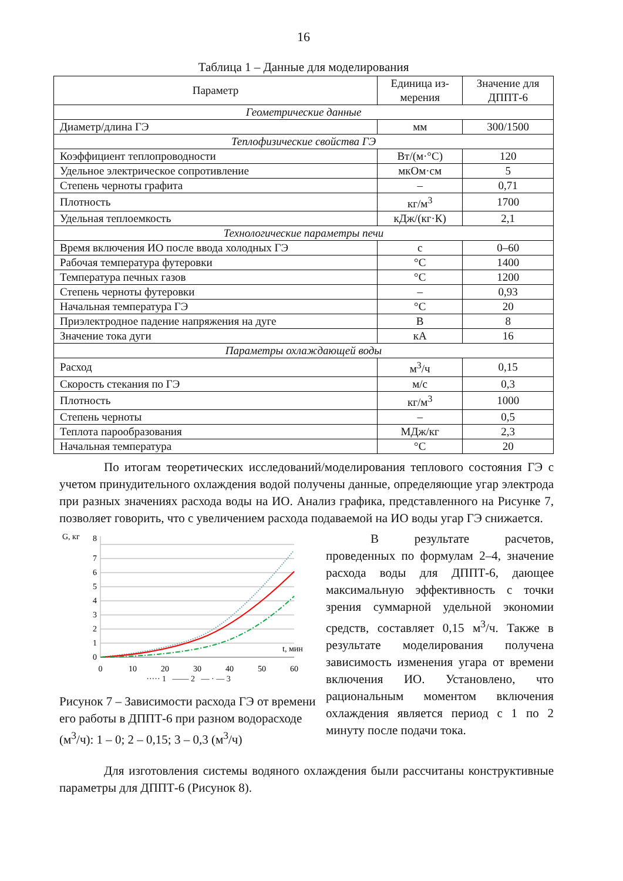16
Таблица 1 – Данные для моделирования
| Параметр | Единица из- мерения | Значение для ДППТ-6 |
| --- | --- | --- |
| Геометрические данные | | |
| Диаметр/длина ГЭ | мм | 300/1500 |
| Теплофизические свойства ГЭ | | |
| Коэффициент теплопроводности | Вт/(м·°С) | 120 |
| Удельное электрическое сопротивление | мкОм·см | 5 |
| Степень черноты графита | – | 0,71 |
| Плотность | кг/м<sup>3</sup> | 1700 |
| Удельная теплоемкость | кДж/(кг·К) | 2,1 |
| Технологические параметры печи | | |
| Время включения ИО после ввода холодных ГЭ | с | 0–60 |
| Рабочая температура футеровки | °С | 1400 |
| Температура печных газов | °С | 1200 |
| Степень черноты футеровки | – | 0,93 |
| Начальная температура ГЭ | °С | 20 |
| Приэлектродное падение напряжения на дуге | В | 8 |
| Значение тока дуги | кА | 16 |
| Параметры охлаждающей воды | | |
| Расход | м<sup>3</sup>/ч | 0,15 |
| Скорость стекания по ГЭ | м/с | 0,3 |
| Плотность | кг/м<sup>3</sup> | 1000 |
| Степень черноты | – | 0,5 |
| Теплота парообразования | МДж/кг | 2,3 |
| Начальная температура | °С | 20 |
По итогам теоретических исследований/моделирования теплового состояния ГЭ с учетом принудительного охлаждения водой получены данные, определяющие угар электрода при разных значениях расхода воды на ИО. Анализ графика, представленного на Рисунке 7, позволяет говорить, что с увеличением расхода подаваемой на ИО воды угар ГЭ снижается.
G, кг
0
1
2
3
4
5
6
7
8
0
10
20
30
40
50
60
t, мин
····· 1 —— 2 — · — 3
Рисунок 7 – Зависимости расхода ГЭ от времени его работы в ДППТ-6 при разном водорасходе (м<sup>3</sup>/ч): 1 – 0; 2 – 0,15; 3 – 0,3 (м<sup>3</sup>/ч)
В результате расчетов, проведенных по формулам 2–4, значение расхода воды для ДППТ-6, дающее максимальную эффективность с точки зрения суммарной удельной экономии средств, составляет 0,15 м<sup>3</sup>/ч. Также в результате моделирования получена зависимость изменения угара от времени включения ИО. Установлено, что рациональным моментом включения охлаждения является период с 1 по 2 минуту после подачи тока.
Для изготовления системы водяного охлаждения были рассчитаны конструктивные параметры для ДППТ-6 (Рисунок 8).